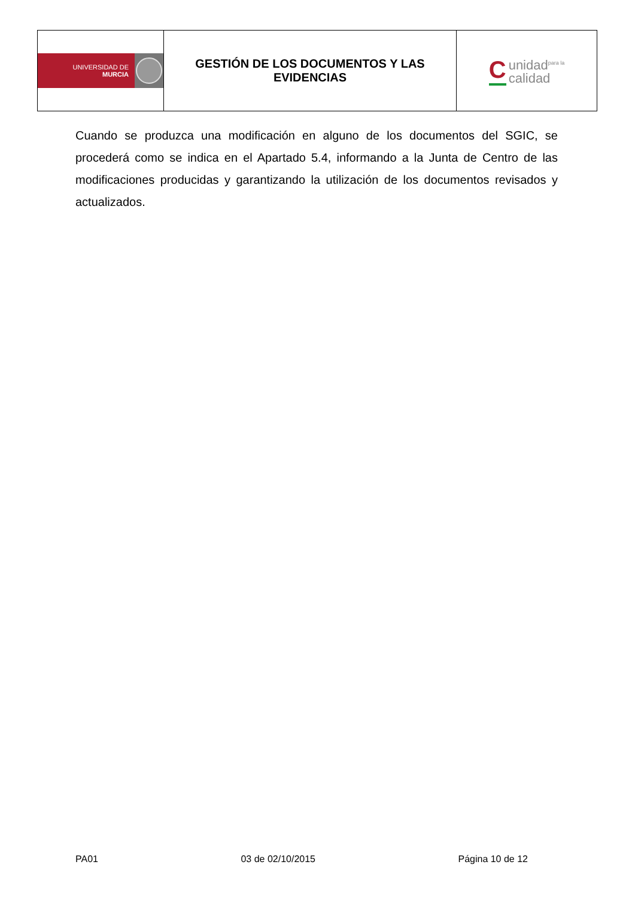| UNIVERSIDAD DE MURCIA | GESTIÓN DE LOS DOCUMENTOS Y LAS EVIDENCIAS | C unidad<sup>para la</sup> calidad |
Cuando se produzca una modificación en alguno de los documentos del SGIC, se procederá como se indica en el Apartado 5.4, informando a la Junta de Centro de las modificaciones producidas y garantizando la utilización de los documentos revisados y actualizados.
PA01 03 de 02/10/2015 Página 10 de 12